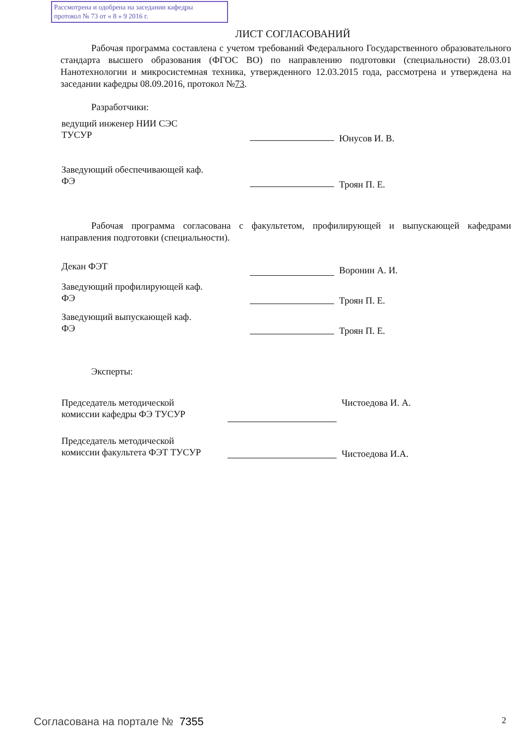Рассмотрена и одобрена на заседании кафедры
протокол № 73 от « 8 » 9 2016 г.
ЛИСТ СОГЛАСОВАНИЙ
Рабочая программа составлена с учетом требований Федерального Государственного образовательного стандарта высшего образования (ФГОС ВО) по направлению подготовки (специальности) 28.03.01 Нанотехнологии и микросистемная техника, утвержденного 12.03.2015 года, рассмотрена и утверждена на заседании кафедры 08.09.2016, протокол №73.
Разработчики:
ведущий инженер НИИ СЭС
ТУСУР
Юнусов И. В.
Заведующий обеспечивающей каф.
ФЭ
Троян П. Е.
Рабочая программа согласована с факультетом, профилирующей и выпускающей кафедрами направления подготовки (специальности).
Декан ФЭТ
Воронин А. И.
Заведующий профилирующей каф.
ФЭ
Троян П. Е.
Заведующий выпускающей каф.
ФЭ
Троян П. Е.
Эксперты:
Председатель методической
комиссии кафедры ФЭ ТУСУР
Чистоедова И. А.
Председатель методической
комиссии факультета ФЭТ ТУСУР
Чистоедова И.А.
Согласована на портале № 7355 2